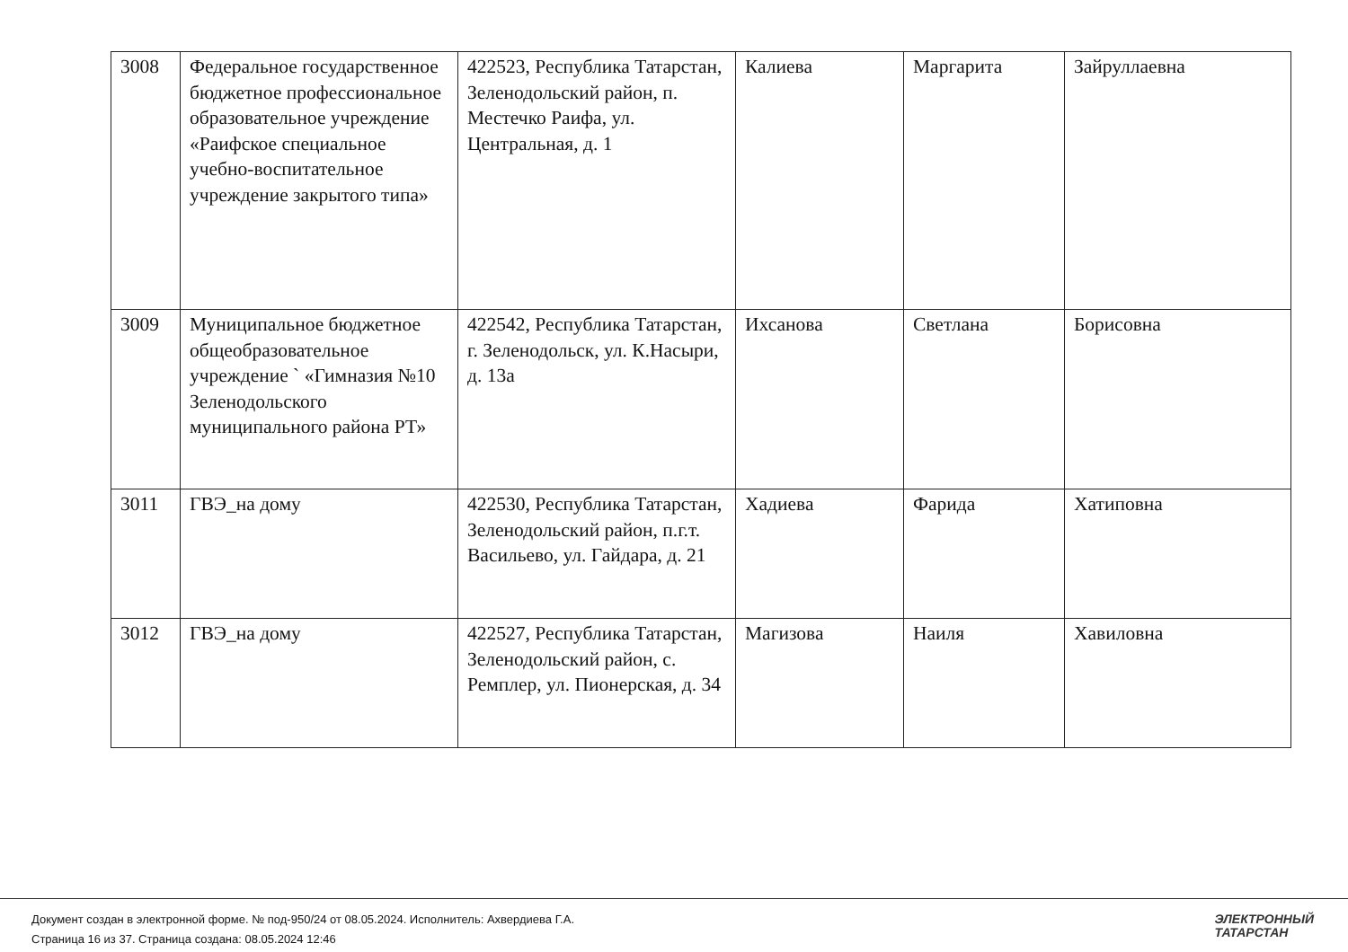| 3008 | Федеральное государственное бюджетное профессиональное образовательное учреждение «Раифское специальное учебно-воспитательное учреждение закрытого типа» | 422523, Республика Татарстан, Зеленодольский район, п. Местечко Раифа, ул. Центральная, д. 1 | Калиева | Маргарита | Зайруллаевна |
| 3009 | Муниципальное бюджетное общеобразовательное учреждение ` «Гимназия №10 Зеленодольского муниципального района РТ» | 422542, Республика Татарстан, г. Зеленодольск, ул. К.Насыри, д. 13а | Ихсанова | Светлана | Борисовна |
| 3011 | ГВЭ_на дому | 422530, Республика Татарстан, Зеленодольский район, п.г.т. Васильево, ул. Гайдара, д. 21 | Хадиева | Фарида | Хатиповна |
| 3012 | ГВЭ_на дому | 422527, Республика Татарстан, Зеленодольский район, с. Ремплер, ул. Пионерская, д. 34 | Магизова | Наиля | Хавиловна |
Документ создан в электронной форме. № под-950/24 от 08.05.2024. Исполнитель: Ахвердиева Г.А.
Страница 16 из 37. Страница создана: 08.05.2024 12:46
ЭЛЕКТРОННЫЙ
ТАТАРСТАН